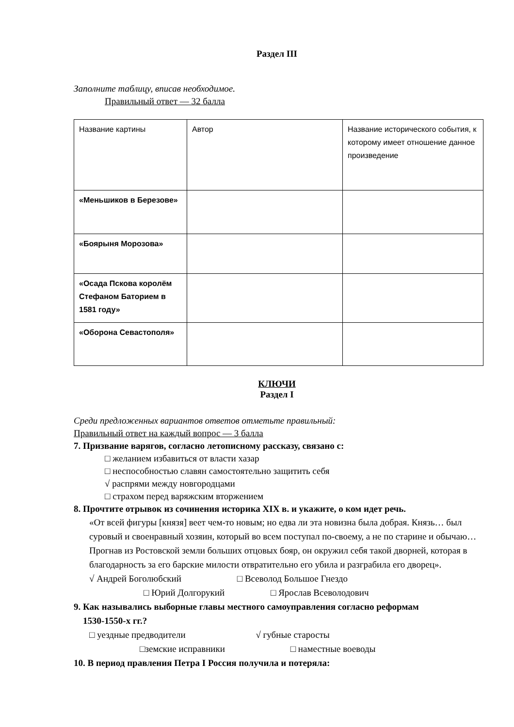Раздел III
Заполните таблицу, вписав необходимое.
Правильный ответ — 32 балла
| Название картины | Автор | Название исторического события, к которому имеет отношение данное произведение |
| «Меньшиков в Березове» | | |
| «Боярыня Морозова» | | |
| «Осада Пскова королём Стефаном Баторием в 1581 году» | | |
| «Оборона Севастополя» | | |
КЛЮЧИ
Раздел I
Среди предложенных вариантов ответов отметьте правильный:
Правильный ответ на каждый вопрос — 3 балла
7. Призвание варягов, согласно летописному рассказу, связано с:
□ желанием избавиться от власти хазар
□ неспособностью славян самостоятельно защитить себя
√ распрями между новгородцами
□ страхом перед варяжским вторжением
8. Прочтите отрывок из сочинения историка XIX в. и укажите, о ком идет речь.
«От всей фигуры [князя] веет чем-то новым; но едва ли эта новизна была добрая. Князь… был суровый и своенравный хозяин, который во всем поступал по-своему, а не по старине и обычаю… Прогнав из Ростовской земли больших отцовых бояр, он окружил себя такой дворней, которая в благодарность за его барские милости отвратительно его убила и разграбила его дворец».
√ Андрей Боголюбский □ Всеволод Большое Гнездо
□ Юрий Долгорукий □ Ярослав Всеволодович
9. Как назывались выборные главы местного самоуправления согласно реформам
1530-1550-х гг.?
□ уездные предводители √ губные старосты
□земские исправники □ наместные воеводы
10. В период правления Петра I Россия получила и потеряла: